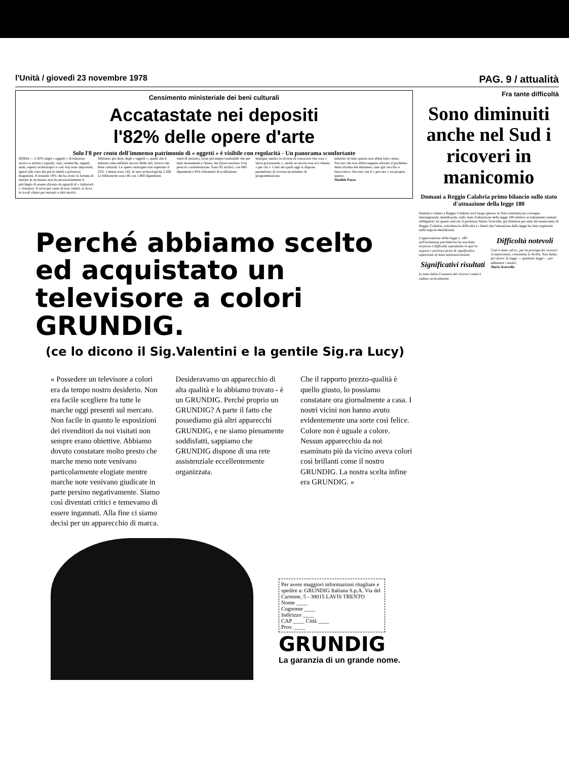l'Unità / giovedì 23 novembre 1978 PAG. 9 / attualità
Censimento ministeriale dei beni culturali
Accatastate nei depositi
l'82% delle opere d'arte
Solo l'8 per cento dell'immenso patrimonio di « oggetti » è visibile con regolarità - Un panorama sconfortante
ROMA — L'82% degli « oggetti » di interesse storico e artistico (quadri, vasi, ceramiche, tappeti, armi, reperti archeologici e così via) sono depositati, ignoti alla vista dei più in umidi e polverosi magazzini. Il restante 18% che ha avuto la fortuna di entrare in un museo non ha necessariamente il privilegio di essere sfiorato da sguardi di « indiscreti » visitatori. Il nove per cento di essi, infatti, si trova in locali chiusi per restauri e altri motivi.
Abbiamo già detto degli « oggetti », quelli che il ministro ama definire ancora Belle arti, invece che Beni culturali. Le opere catalogate non superano il 22%. I musei sono 142, le aree archeologiche 2.260. Le biblioteche sono 46 con 1.800 dipendenti.
venti di restauro, forse più improcrastinabili che per tanti monumenti e chiese, ma finora nessuno li ha presi in considerazione. Sono 95 archivi, con 800 dipendenti e 916 chilometri di scaffalature.
munque, sentito in dovere di conoscere che cosa « stava governando », anche se ancora non si è chiesto « per chi ». I dati dei quali oggi si dispone permettono di avviare un minimo di programmazione.
ministro di tutto questo non abbia fatto cenno. Peccato che non abbia neppure sfiorato il problema della riforma del ministero, nato già vecchio e burocratico. Peccato che il « peccato » sia proprio questo.
Matilde Passa
Perché abbiamo scelto ed acquistato un televisore a colori GRUNDIG.
(ce lo dicono il Sig.Valentini e la gentile Sig.ra Lucy)
« Possedere un televisore a colori era da tempo nostro desiderio. Non era facile scegliere fra tutte le marche oggi presenti sul mercato. Non facile in quanto le esposizioni dei rivenditori da noi visitati non sempre erano obiettive. Abbiamo dovuto constatare molto presto che marche meno note venivano particolarmente elogiate mentre marche note venivano giudicate in parte persino negativamente. Siamo così diventati critici e temevamo di essere ingannati. Alla fine ci siamo decisi per un apparecchio di marca.
Desideravamo un apparecchio di alta qualità e lo abbiamo trovato - è un GRUNDIG. Perché proprio un GRUNDIG? A parte il fatto che possediamo già altri apparecchi GRUNDIG, e ne siamo pienamente soddisfatti, sappiamo che GRUNDIG dispone di una rete assistenziale eccellentemente organizzata.
Che il rapporto prezzo-qualità è quello giusto, lo possiamo constatare ora giornalmente a casa. I nostri vicini non hanno avuto evidentemente una sorte così felice. Colore non è uguale a colore. Nessun apparecchio da noi esaminato più da vicino aveva colori così brillanti come il nostro GRUNDIG. La nostra scelta infine era GRUNDIG. »
Per avere maggiori informazioni ritagliare e spedire a: GRUNDIG Italiana S.p.A. Via del Carmine, 5 - 38015 LAVIS TRENTO
Nome ____
Cognome ____
Indirizzo ____
CAP ____ Città ____
Prov. ____
GRUNDIG
La garanzia di un grande nome.
Fra tante difficoltà
Sono diminuiti anche nel Sud i ricoveri in manicomio
Domani a Reggio Calabria primo bilancio sullo stato d'attuazione della legge 180
Domani e sabato a Reggio Calabria avrà luogo (presso la Sala solarium) un convegno interregionale, meridionale, sullo stato d'attuazione della legge 180 relativa ai trattamenti sanitari obbligatori. In questo articolo il professor Mario Scarcella, già direttore per anni del manicomio di Reggio Calabria, sottolinea le difficoltà e i limiti che l'attuazione della legge ha fatto registrare nelle regioni meridionali.
L'approvazione della legge n. 180 sull'assistenza psichiatrica ha suscitato sorprese e difficoltà soprattutto in quel le regioni e province prive di significative esperienze di lotta antimanicomiale.
Significativi risultati
In tutta Italia il numero dei ricoveri coatti è caduto verticalmente.
Difficoltà notevoli
Così è stato, ad es., per la proroga dei ricoveri in manicomio, consentita in Sicilia. Non basta, per finire, la legge — qualsiasi legge — per abbattere i mostri.
Mario Scarcella